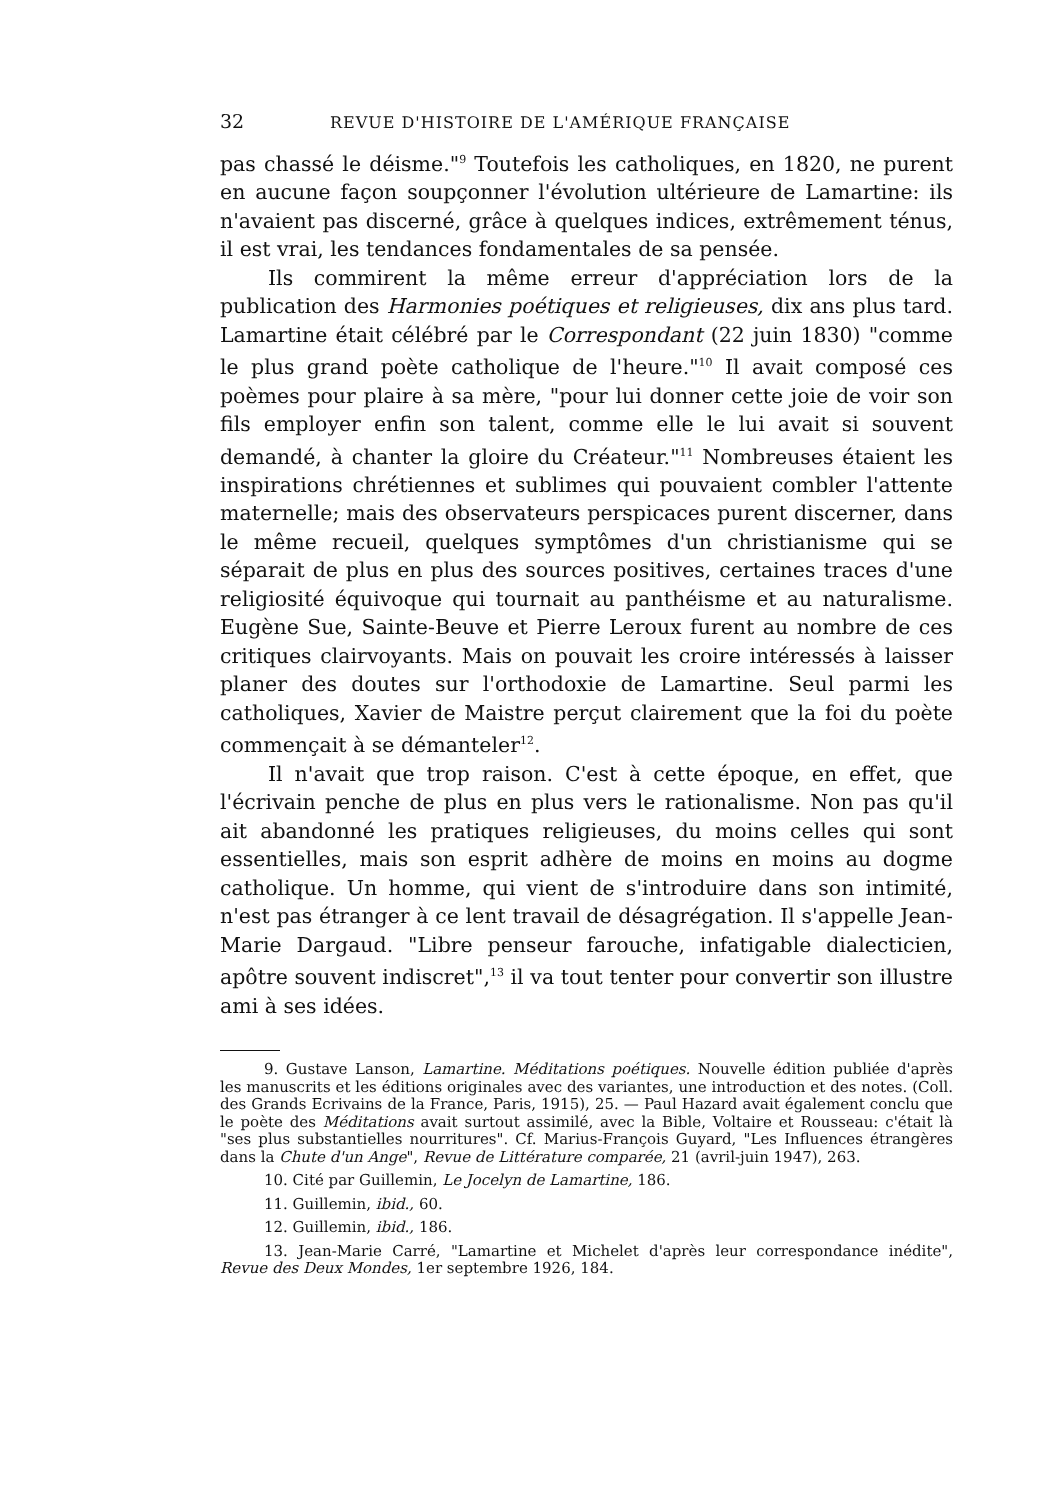32 REVUE D'HISTOIRE DE L'AMÉRIQUE FRANÇAISE
pas chassé le déisme."<sup>9</sup> Toutefois les catholiques, en 1820, ne purent en aucune façon soupçonner l'évolution ultérieure de Lamartine: ils n'avaient pas discerné, grâce à quelques indices, extrêmement ténus, il est vrai, les tendances fondamentales de sa pensée.
Ils commirent la même erreur d'appréciation lors de la publication des Harmonies poétiques et religieuses, dix ans plus tard. Lamartine était célébré par le Correspondant (22 juin 1830) "comme le plus grand poète catholique de l'heure."<sup>10</sup> Il avait composé ces poèmes pour plaire à sa mère, "pour lui donner cette joie de voir son fils employer enfin son talent, comme elle le lui avait si souvent demandé, à chanter la gloire du Créateur."<sup>11</sup> Nombreuses étaient les inspirations chrétiennes et sublimes qui pouvaient combler l'attente maternelle; mais des observateurs perspicaces purent discerner, dans le même recueil, quelques symptômes d'un christianisme qui se séparait de plus en plus des sources positives, certaines traces d'une religiosité équivoque qui tournait au panthéisme et au naturalisme. Eugène Sue, Sainte-Beuve et Pierre Leroux furent au nombre de ces critiques clairvoyants. Mais on pouvait les croire intéressés à laisser planer des doutes sur l'orthodoxie de Lamartine. Seul parmi les catholiques, Xavier de Maistre perçut clairement que la foi du poète commençait à se démanteler<sup>12</sup>.
Il n'avait que trop raison. C'est à cette époque, en effet, que l'écrivain penche de plus en plus vers le rationalisme. Non pas qu'il ait abandonné les pratiques religieuses, du moins celles qui sont essentielles, mais son esprit adhère de moins en moins au dogme catholique. Un homme, qui vient de s'introduire dans son intimité, n'est pas étranger à ce lent travail de désagrégation. Il s'appelle Jean-Marie Dargaud. "Libre penseur farouche, infatigable dialecticien, apôtre souvent indiscret",<sup>13</sup> il va tout tenter pour convertir son illustre ami à ses idées.
9. Gustave Lanson, Lamartine. Méditations poétiques. Nouvelle édition publiée d'après les manuscrits et les éditions originales avec des variantes, une introduction et des notes. (Coll. des Grands Ecrivains de la France, Paris, 1915), 25. — Paul Hazard avait également conclu que le poète des Méditations avait surtout assimilé, avec la Bible, Voltaire et Rousseau: c'était là "ses plus substantielles nourritures". Cf. Marius-François Guyard, "Les Influences étrangères dans la Chute d'un Ange", Revue de Littérature comparée, 21 (avril-juin 1947), 263.
10. Cité par Guillemin, Le Jocelyn de Lamartine, 186.
11. Guillemin, ibid., 60.
12. Guillemin, ibid., 186.
13. Jean-Marie Carré, "Lamartine et Michelet d'après leur correspondance inédite", Revue des Deux Mondes, 1er septembre 1926, 184.